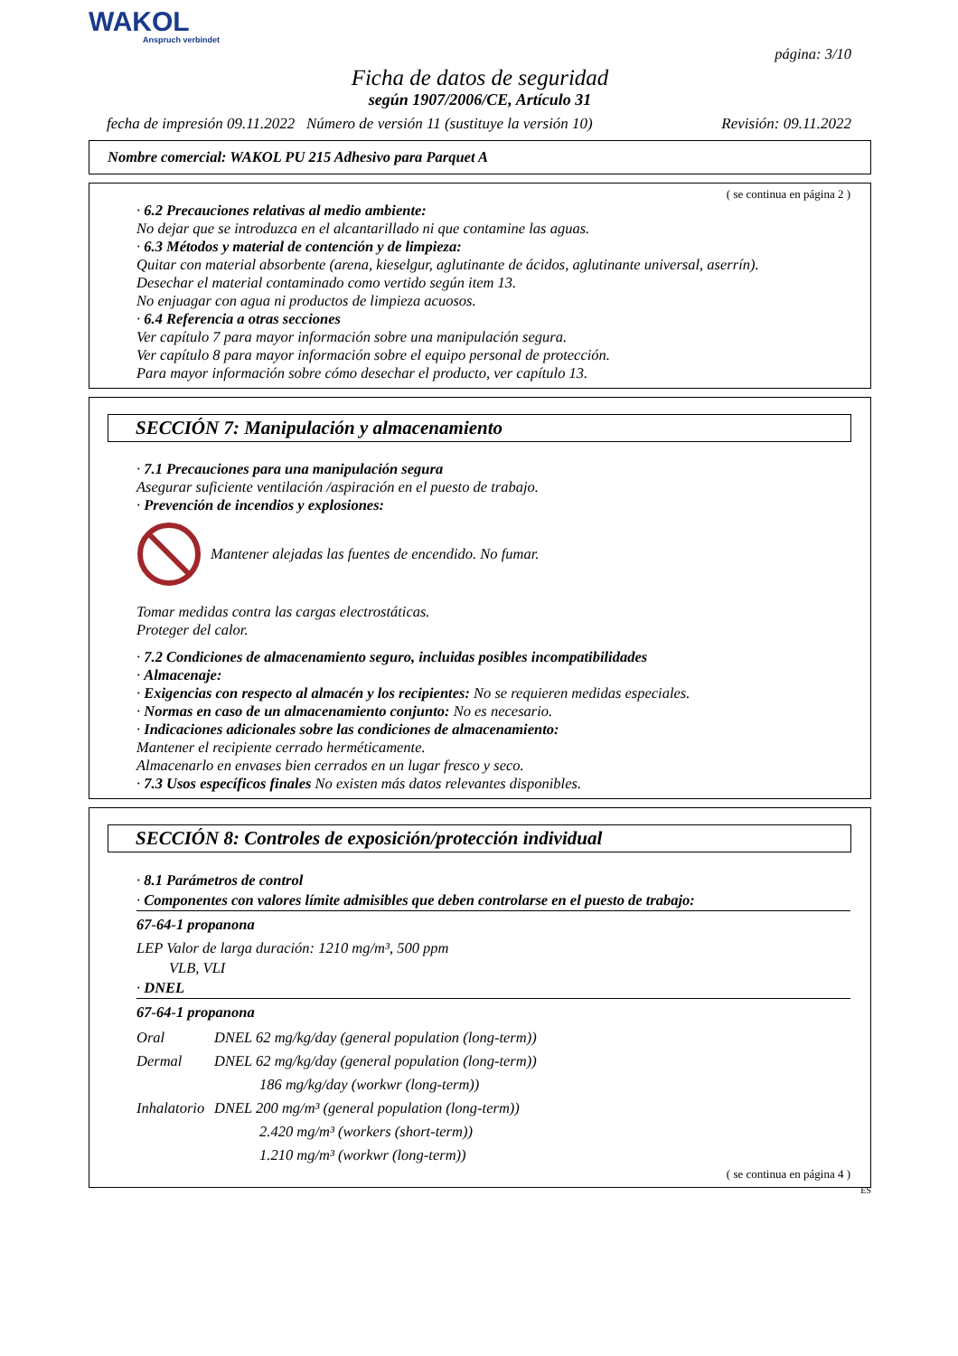WAKOL
Anspruch verbindet
página: 3/10
Ficha de datos de seguridad
según 1907/2006/CE, Artículo 31
fecha de impresión 09.11.2022 Número de versión 11 (sustituye la versión 10) Revisión: 09.11.2022
Nombre comercial: WAKOL PU 215 Adhesivo para Parquet A
( se continua en página 2 )
· 6.2 Precauciones relativas al medio ambiente:
No dejar que se introduzca en el alcantarillado ni que contamine las aguas.
· 6.3 Métodos y material de contención y de limpieza:
Quitar con material absorbente (arena, kieselgur, aglutinante de ácidos, aglutinante universal, aserrín).
Desechar el material contaminado como vertido según item 13.
No enjuagar con agua ni productos de limpieza acuosos.
· 6.4 Referencia a otras secciones
Ver capítulo 7 para mayor información sobre una manipulación segura.
Ver capítulo 8 para mayor información sobre el equipo personal de protección.
Para mayor información sobre cómo desechar el producto, ver capítulo 13.
SECCIÓN 7: Manipulación y almacenamiento
· 7.1 Precauciones para una manipulación segura
Asegurar suficiente ventilación /aspiración en el puesto de trabajo.
· Prevención de incendios y explosiones:
Mantener alejadas las fuentes de encendido. No fumar.
Tomar medidas contra las cargas electrostáticas.
Proteger del calor.
· 7.2 Condiciones de almacenamiento seguro, incluidas posibles incompatibilidades
· Almacenaje:
· Exigencias con respecto al almacén y los recipientes: No se requieren medidas especiales.
· Normas en caso de un almacenamiento conjunto: No es necesario.
· Indicaciones adicionales sobre las condiciones de almacenamiento:
Mantener el recipiente cerrado herméticamente.
Almacenarlo en envases bien cerrados en un lugar fresco y seco.
· 7.3 Usos específicos finales No existen más datos relevantes disponibles.
SECCIÓN 8: Controles de exposición/protección individual
· 8.1 Parámetros de control
· Componentes con valores límite admisibles que deben controlarse en el puesto de trabajo:
67-64-1 propanona
LEP Valor de larga duración: 1210 mg/m³, 500 ppm
VLB, VLI
· DNEL
67-64-1 propanona
| Oral | DNEL 62 mg/kg/day (general population (long-term)) | |
| Dermal | DNEL 62 mg/kg/day (general population (long-term)) | |
| | | 186 mg/kg/day (workwr (long-term)) |
| Inhalatorio | DNEL 200 mg/m³ (general population (long-term)) | |
| | | 2.420 mg/m³ (workers (short-term)) |
| | | 1.210 mg/m³ (workwr (long-term)) |
( se continua en página 4 )
ES